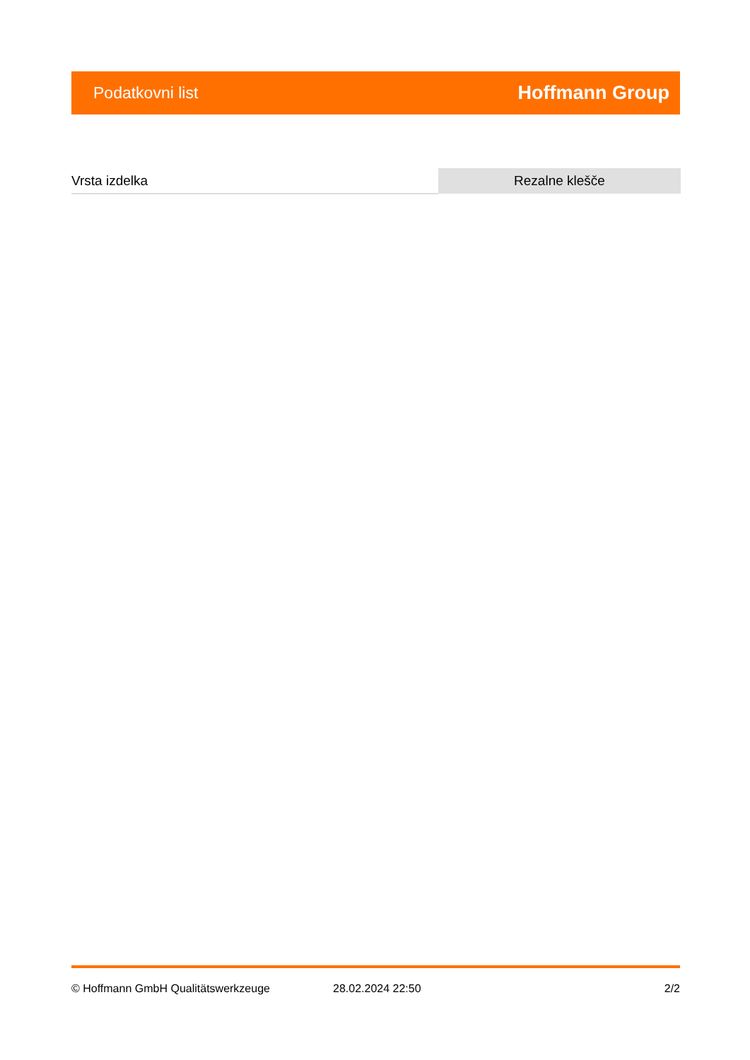Podatkovni list Hoffmann Group
| Vrsta izdelka | Rezalne klešče |
© Hoffmann GmbH Qualitätswerkzeuge 28.02.2024 22:50 2/2